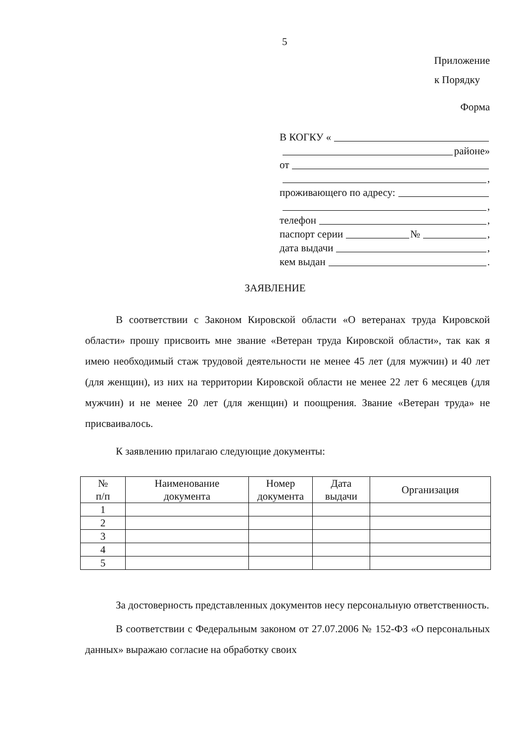5
Приложение
к Порядку
Форма
В КОГКУ «
районе»
от
,
проживающего по адресу:
,
телефон ,
паспорт серии № ,
дата выдачи ,
кем выдан .
ЗАЯВЛЕНИЕ
В соответствии с Законом Кировской области «О ветеранах труда Кировской области» прошу присвоить мне звание «Ветеран труда Кировской области», так как я имею необходимый стаж трудовой деятельности не менее 45 лет (для мужчин) и 40 лет (для женщин), из них на территории Кировской области не менее 22 лет 6 месяцев (для мужчин) и не менее 20 лет (для женщин) и поощрения. Звание «Ветеран труда» не присваивалось.
К заявлению прилагаю следующие документы:
| № п/п | Наименование документа | Номер документа | Дата выдачи | Организация |
| --- | --- | --- | --- | --- |
| 1 | | | | |
| 2 | | | | |
| 3 | | | | |
| 4 | | | | |
| 5 | | | | |
За достоверность представленных документов несу персональную ответственность.
В соответствии с Федеральным законом от 27.07.2006 № 152-ФЗ «О персональных данных» выражаю согласие на обработку своих